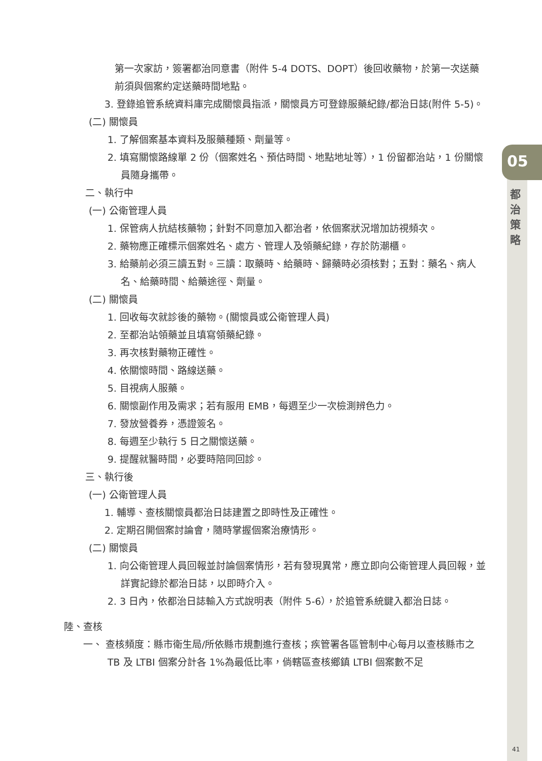05
都治策略
第一次家訪，簽署都治同意書（附件 5-4 DOTS、DOPT）後回收藥物，於第一次送藥前須與個案約定送藥時間地點。
3. 登錄追管系統資料庫完成關懷員指派，關懷員方可登錄服藥紀錄/都治日誌(附件 5-5)。
(二) 關懷員
1. 了解個案基本資料及服藥種類、劑量等。
2. 填寫關懷路線單 2 份（個案姓名、預估時間、地點地址等），1 份留都治站，1 份關懷員隨身攜帶。
二、執行中
(一) 公衛管理人員
1. 保管病人抗結核藥物；針對不同意加入都治者，依個案狀況增加訪視頻次。
2. 藥物應正確標示個案姓名、處方、管理人及領藥紀錄，存於防潮櫃。
3. 給藥前必須三讀五對。三讀：取藥時、給藥時、歸藥時必須核對；五對：藥名、病人名、給藥時間、給藥途徑、劑量。
(二) 關懷員
1. 回收每次就診後的藥物。(關懷員或公衛管理人員)
2. 至都治站領藥並且填寫領藥紀錄。
3. 再次核對藥物正確性。
4. 依關懷時間、路線送藥。
5. 目視病人服藥。
6. 關懷副作用及需求；若有服用 EMB，每週至少一次檢測辨色力。
7. 發放營養券，憑證簽名。
8. 每週至少執行 5 日之關懷送藥。
9. 提醒就醫時間，必要時陪同回診。
三、執行後
(一) 公衛管理人員
1. 輔導、查核關懷員都治日誌建置之即時性及正確性。
2. 定期召開個案討論會，隨時掌握個案治療情形。
(二) 關懷員
1. 向公衛管理人員回報並討論個案情形，若有發現異常，應立即向公衛管理人員回報，並詳實記錄於都治日誌，以即時介入。
2. 3 日內，依都治日誌輸入方式說明表（附件 5-6），於追管系統鍵入都治日誌。
陸、查核
一、 查核頻度：縣市衛生局/所依縣市規劃進行查核；疾管署各區管制中心每月以查核縣市之 TB 及 LTBI 個案分計各 1%為最低比率，倘轄區查核鄉鎮 LTBI 個案數不足
41